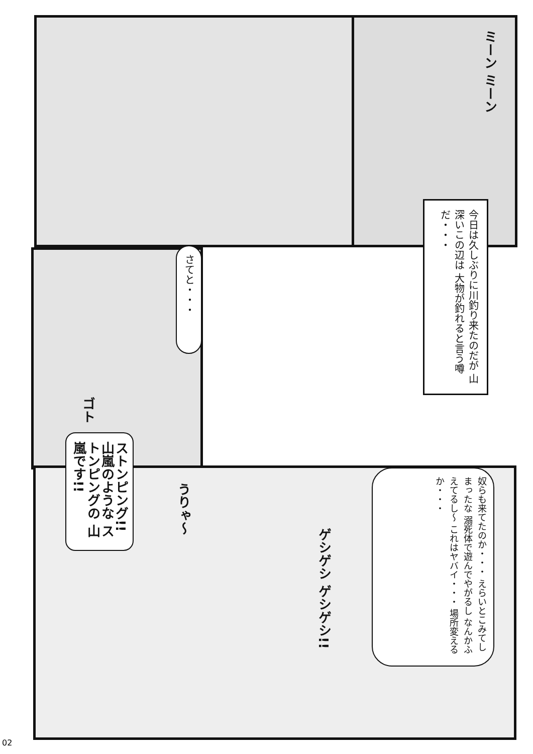今日は久しぶりに川釣り来たのだが 山深いこの辺は 大物が釣れると言う噂だ・・・
さてと・・・
ストンピング!! 山嵐のような ストンピングの 山嵐です!!
奴らも来てたのか・・・ えらいとこみてしまったな 溺死体で遊んでやがるし なんかふえてるし～ これはヤバイ・・・ 場所変えるか・・・
ミーン ミーン
ゴト
うりゃ～
ゲシゲシ ゲシゲシ!!
02